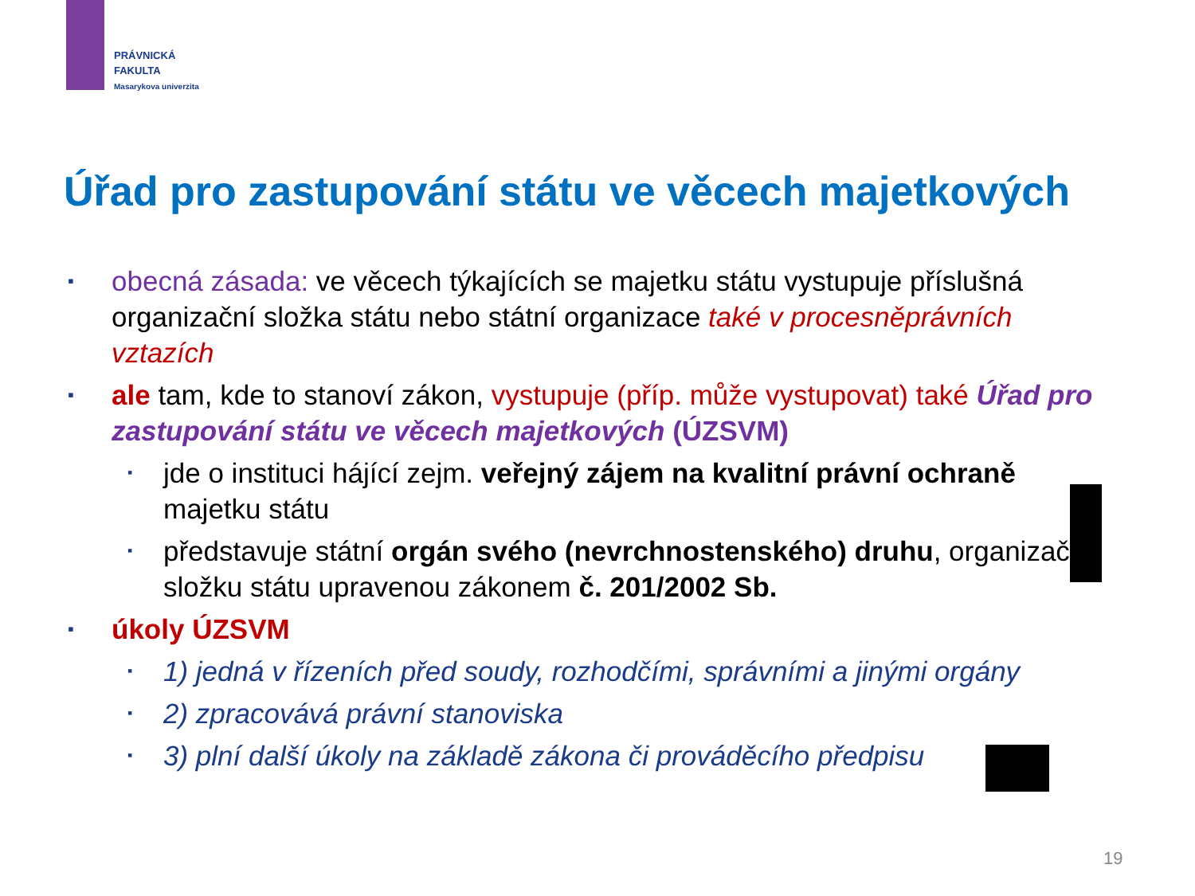PRÁVNICKÁ
FAKULTA
Masarykova univerzita
Úřad pro zastupování státu ve věcech majetkových
▪
obecná zásada: ve věcech týkajících se majetku státu vystupuje příslušná organizační složka státu nebo státní organizace také v procesněprávních vztazích
▪
ale tam, kde to stanoví zákon, vystupuje (příp. může vystupovat) také Úřad pro zastupování státu ve věcech majetkových (ÚZSVM)
▪
jde o instituci hájící zejm. veřejný zájem na kvalitní právní ochraně majetku státu
▪
představuje státní orgán svého (nevrchnostenského) druhu, organizační složku státu upravenou zákonem č. 201/2002 Sb.
▪
úkoly ÚZSVM
▪
1) jedná v řízeních před soudy, rozhodčími, správními a jinými orgány
▪
2) zpracovává právní stanoviska
▪
3) plní další úkoly na základě zákona či prováděcího předpisu
19